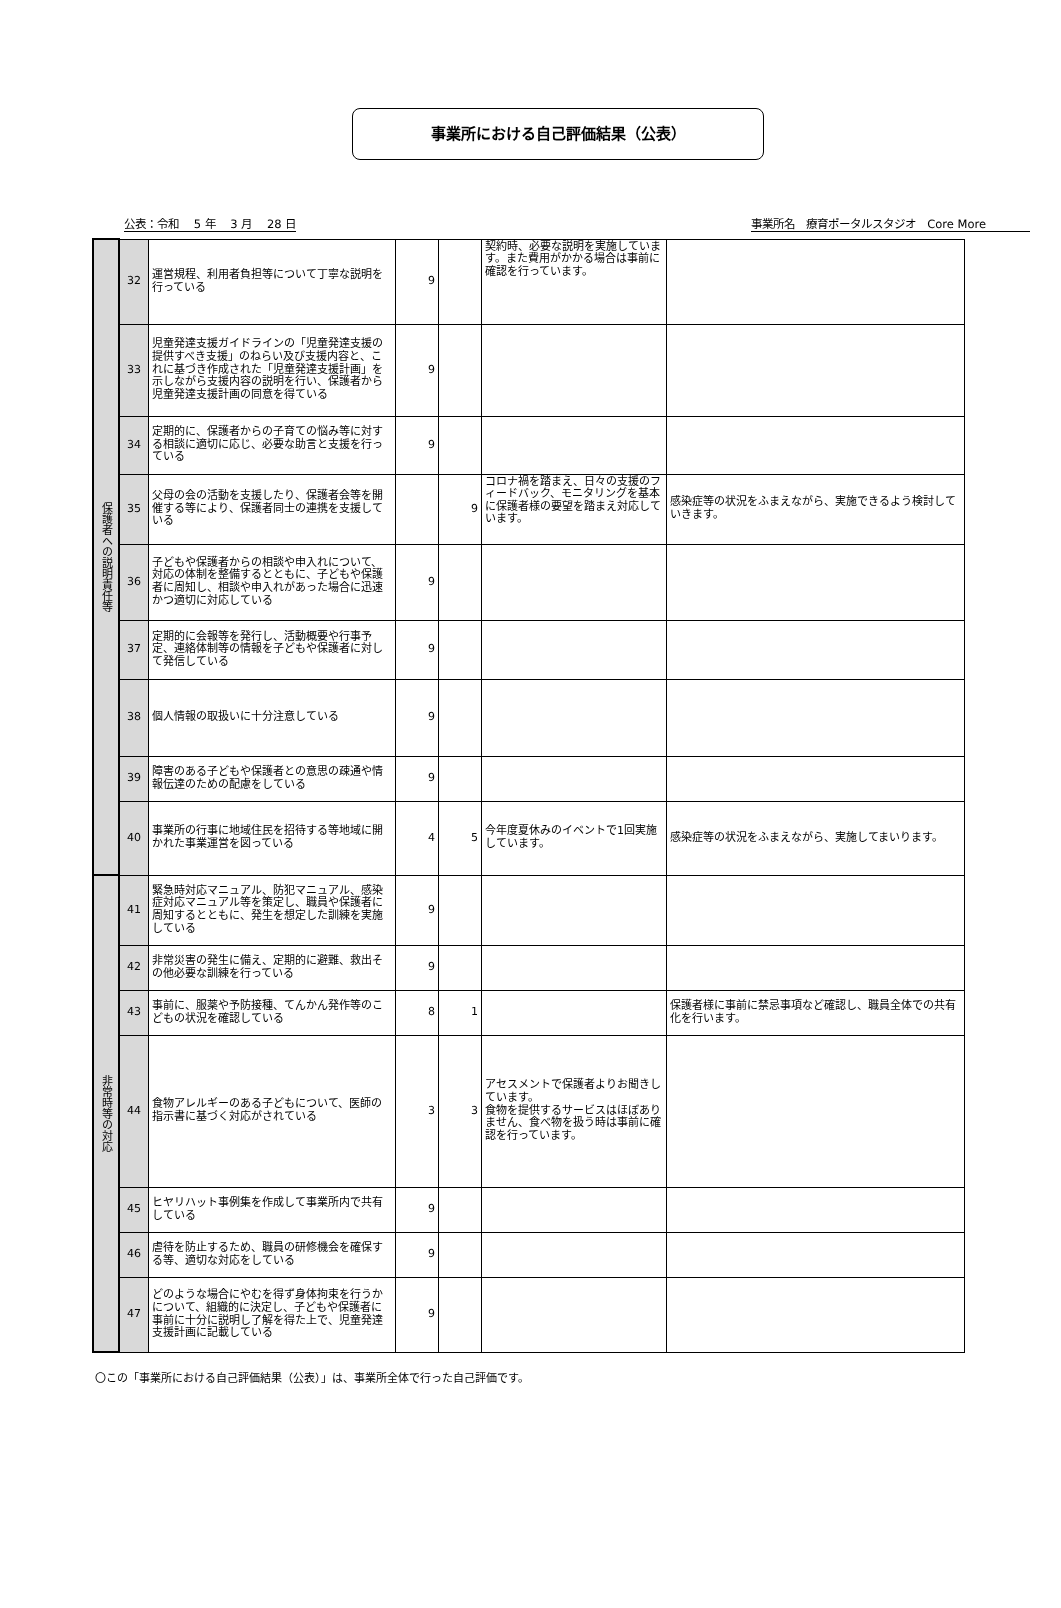事業所における自己評価結果（公表）
公表：令和　 5 年　 3 月　 28 日 事業所名　療育ポータルスタジオ　Core More　　　　
| 保護者への説明責任等 | 32 | 運営規程、利用者負担等について丁寧な説明を行っている | 9 | | 契約時、必要な説明を実施しています。また費用がかかる場合は事前に確認を行っています。 | |
| | 33 | 児童発達支援ガイドラインの「児童発達支援の提供すべき支援」のねらい及び支援内容と、これに基づき作成された「児童発達支援計画」を示しながら支援内容の説明を行い、保護者から児童発達支援計画の同意を得ている | 9 | | | |
| | 34 | 定期的に、保護者からの子育ての悩み等に対する相談に適切に応じ、必要な助言と支援を行っている | 9 | | | |
| | 35 | 父母の会の活動を支援したり、保護者会等を開催する等により、保護者同士の連携を支援している | | 9 | コロナ禍を踏まえ、日々の支援のフィードバック、モニタリングを基本に保護者様の要望を踏まえ対応しています。 | 感染症等の状況をふまえながら、実施できるよう検討していきます。 |
| | 36 | 子どもや保護者からの相談や申入れについて、対応の体制を整備するとともに、子どもや保護者に周知し、相談や申入れがあった場合に迅速かつ適切に対応している | 9 | | | |
| | 37 | 定期的に会報等を発行し、活動概要や行事予定、連絡体制等の情報を子どもや保護者に対して発信している | 9 | | | |
| | 38 | 個人情報の取扱いに十分注意している | 9 | | | |
| | 39 | 障害のある子どもや保護者との意思の疎通や情報伝達のための配慮をしている | 9 | | | |
| | 40 | 事業所の行事に地域住民を招待する等地域に開かれた事業運営を図っている | 4 | 5 | 今年度夏休みのイベントで1回実施しています。 | 感染症等の状況をふまえながら、実施してまいります。 |
| 非常時等の対応 | 41 | 緊急時対応マニュアル、防犯マニュアル、感染症対応マニュアル等を策定し、職員や保護者に周知するとともに、発生を想定した訓練を実施している | 9 | | | |
| | 42 | 非常災害の発生に備え、定期的に避難、救出その他必要な訓練を行っている | 9 | | | |
| | 43 | 事前に、服薬や予防接種、てんかん発作等のこどもの状況を確認している | 8 | 1 | | 保護者様に事前に禁忌事項など確認し、職員全体での共有化を行います。 |
| | 44 | 食物アレルギーのある子どもについて、医師の指示書に基づく対応がされている | 3 | 3 | アセスメントで保護者よりお聞きしています。 食物を提供するサービスはほぼありません、食べ物を扱う時は事前に確認を行っています。 | |
| | 45 | ヒヤリハット事例集を作成して事業所内で共有している | 9 | | | |
| | 46 | 虐待を防止するため、職員の研修機会を確保する等、適切な対応をしている | 9 | | | |
| | 47 | どのような場合にやむを得ず身体拘束を行うかについて、組織的に決定し、子どもや保護者に事前に十分に説明し了解を得た上で、児童発達支援計画に記載している | 9 | | | |
〇この「事業所における自己評価結果（公表）」は、事業所全体で行った自己評価です。